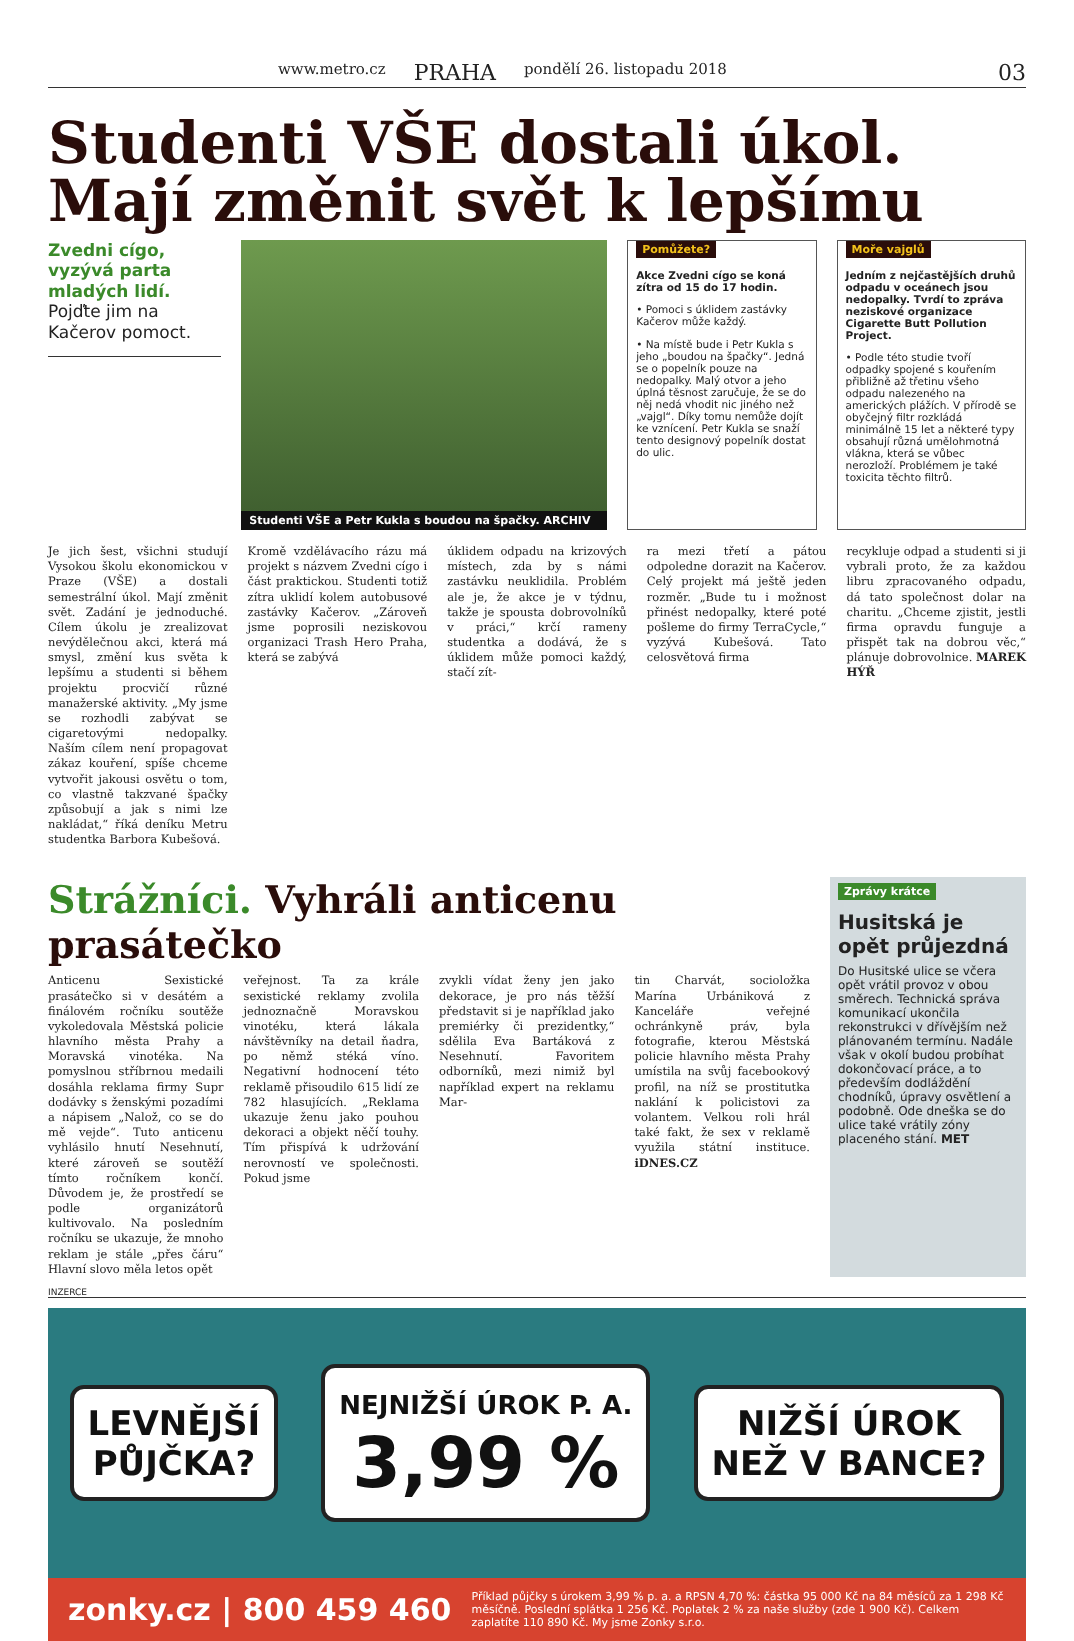www.metro.cz PRAHA pondělí 26. listopadu 2018
03
Studenti VŠE dostali úkol. Mají změnit svět k lepšímu
Zvedni cígo, vyzývá parta mladých lidí. Pojďte jim na Kačerov pomoct.
Studenti VŠE a Petr Kukla s boudou na špačky. ARCHIV
Pomůžete?
Akce Zvedni cígo se koná zítra od 15 do 17 hodin.
• Pomoci s úklidem zastávky Kačerov může každý.
• Na místě bude i Petr Kukla s jeho „boudou na špačky“. Jedná se o popelník pouze na nedopalky. Malý otvor a jeho úplná těsnost zaručuje, že se do něj nedá vhodit nic jiného než „vajgl“. Díky tomu nemůže dojít ke vznícení. Petr Kukla se snaží tento designový popelník dostat do ulic.
Moře vajglů
Jedním z nejčastějších druhů odpadu v oceánech jsou nedopalky. Tvrdí to zpráva neziskové organizace Cigarette Butt Pollution Project.
• Podle této studie tvoří odpadky spojené s kouřením přibližně až třetinu všeho odpadu nalezeného na amerických plážích. V přírodě se obyčejný filtr rozkládá minimálně 15 let a některé typy obsahují různá umělohmotná vlákna, která se vůbec nerozloží. Problémem je také toxicita těchto filtrů.
Je jich šest, všichni studují Vysokou školu ekonomickou v Praze (VŠE) a dostali semestrální úkol. Mají změnit svět. Zadání je jednoduché. Cílem úkolu je zrealizovat nevýdělečnou akci, která má smysl, změní kus světa k lepšímu a studenti si během projektu procvičí různé manažerské aktivity. „My jsme se rozhodli zabývat se cigaretovými nedopalky. Naším cílem není propagovat zákaz kouření, spíše chceme vytvořit jakousi osvětu o tom, co vlastně takzvané špačky způsobují a jak s nimi lze nakládat,“ říká deníku Metru studentka Barbora Kubešová.
Kromě vzdělávacího rázu má projekt s názvem Zvedni cígo i část praktickou. Studenti totiž zítra uklidí kolem autobusové zastávky Kačerov. „Zároveň jsme poprosili neziskovou organizaci Trash Hero Praha, která se zabývá
úklidem odpadu na krizových místech, zda by s námi zastávku neuklidila. Problém ale je, že akce je v týdnu, takže je spousta dobrovolníků v práci,“ krčí rameny studentka a dodává, že s úklidem může pomoci každý, stačí zít-
ra mezi třetí a pátou odpoledne dorazit na Kačerov. Celý projekt má ještě jeden rozměr. „Bude tu i možnost přinést nedopalky, které poté pošleme do firmy TerraCycle,“ vyzývá Kubešová. Tato celosvětová firma
recykluje odpad a studenti si ji vybrali proto, že za každou libru zpracovaného odpadu, dá tato společnost dolar na charitu. „Chceme zjistit, jestli firma opravdu funguje a přispět tak na dobrou věc,“ plánuje dobrovolnice. MAREK HÝŘ
Strážníci. Vyhráli anticenu prasátečko
Anticenu Sexistické prasátečko si v desátém a finálovém ročníku soutěže vykoledovala Městská policie hlavního města Prahy a Moravská vinotéka. Na pomyslnou stříbrnou medaili dosáhla reklama firmy Supr dodávky s ženskými pozadími a nápisem „Nalož, co se do mě vejde“. Tuto anticenu vyhlásilo hnutí Nesehnutí, které zároveň se soutěží tímto ročníkem končí. Důvodem je, že prostředí se podle organizátorů kultivovalo. Na posledním ročníku se ukazuje, že mnoho reklam je stále „přes čáru“ Hlavní slovo měla letos opět
veřejnost. Ta za krále sexistické reklamy zvolila jednoznačně Moravskou vinotéku, která lákala návštěvníky na detail ňadra, po němž stéká víno. Negativní hodnocení této reklamě přisoudilo 615 lidí ze 782 hlasujících. „Reklama ukazuje ženu jako pouhou dekoraci a objekt něčí touhy. Tím přispívá k udržování nerovností ve společnosti. Pokud jsme
zvykli vídat ženy jen jako dekorace, je pro nás těžší představit si je například jako premiérky či prezidentky,“ sdělila Eva Bartáková z Nesehnutí. Favoritem odborníků, mezi nimiž byl například expert na reklamu Mar-
tin Charvát, socioložka Marína Urbániková z Kanceláře veřejné ochránkyně práv, byla fotografie, kterou Městská policie hlavního města Prahy umístila na svůj facebookový profil, na níž se prostitutka naklání k policistovi za volantem. Velkou roli hrál také fakt, že sex v reklamě využila státní instituce. iDNES.CZ
Zprávy krátce
Husitská je opět průjezdná
Do Husitské ulice se včera opět vrátil provoz v obou směrech. Technická správa komunikací ukončila rekonstrukci v dřívějším než plánovaném termínu. Nadále však v okolí budou probíhat dokončovací práce, a to především dodláždění chodníků, úpravy osvětlení a podobně. Ode dneška se do ulice také vrátily zóny placeného stání. MET
INZERCE
LEVNĚJŠÍ
PŮJČKA?
NEJNIŽŠÍ ÚROK P. A.
3,99 %
NIŽŠÍ ÚROK
NEŽ V BANCE?
zonky.cz | 800 459 460 Příklad půjčky s úrokem 3,99 % p. a. a RPSN 4,70 %: částka 95 000 Kč na 84 měsíců za 1 298 Kč měsíčně. Poslední splátka 1 256 Kč. Poplatek 2 % za naše služby (zde 1 900 Kč). Celkem zaplatíte 110 890 Kč. My jsme Zonky s.r.o.